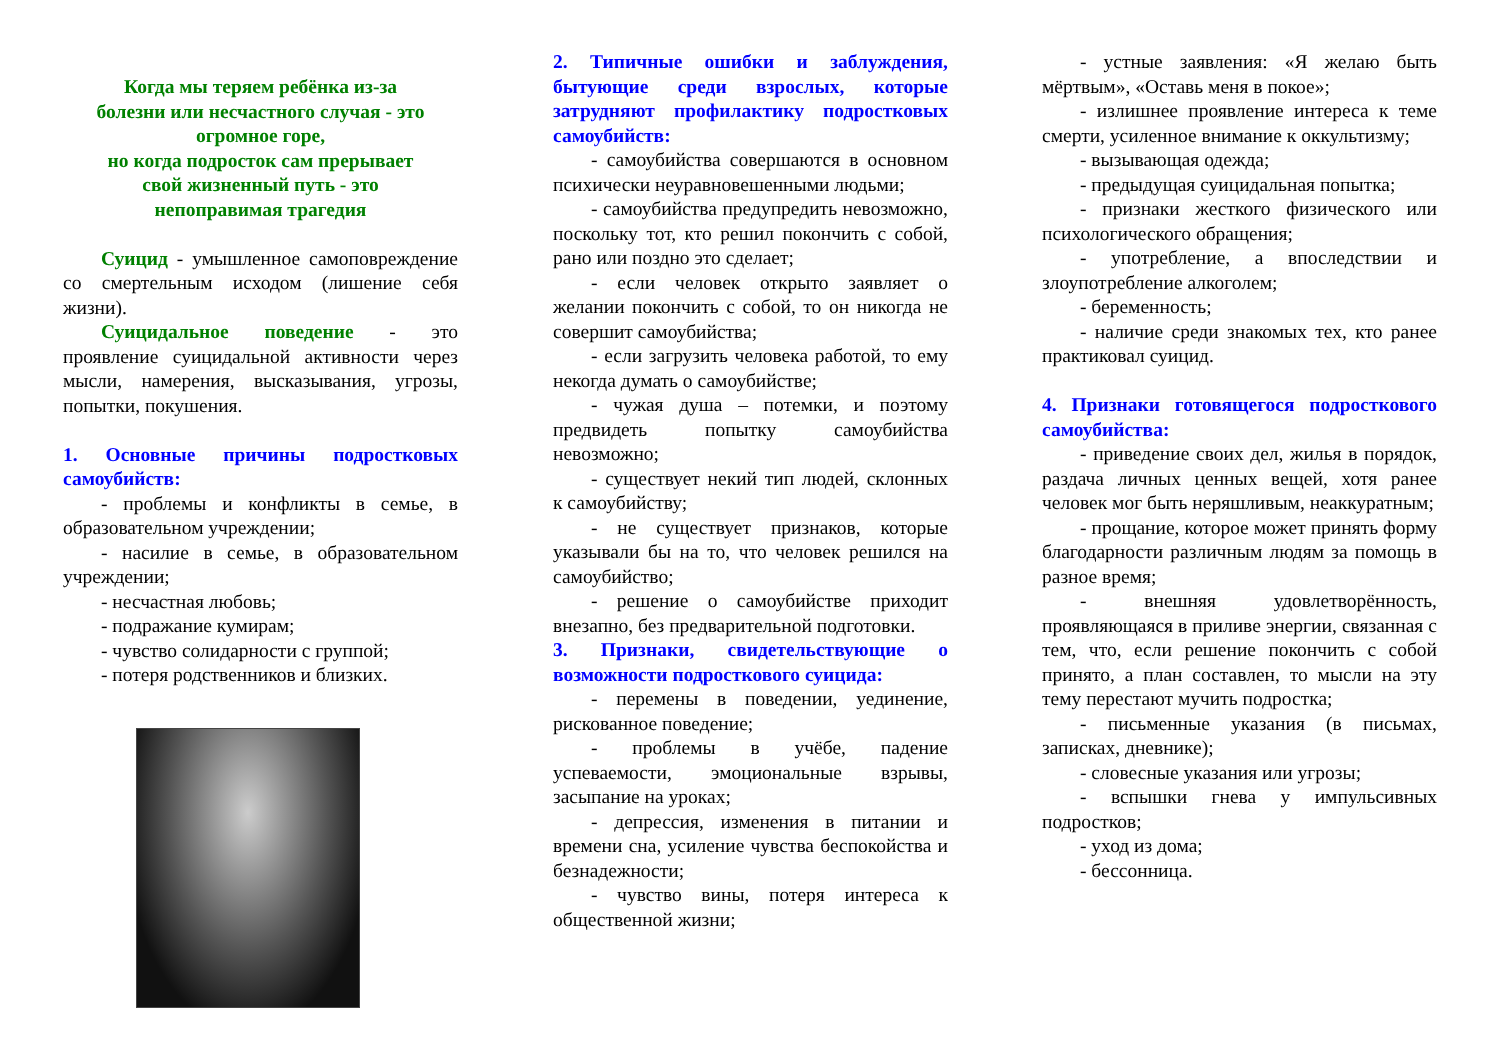Когда мы теряем ребёнка из-за
болезни или несчастного случая - это
огромное горе,
но когда подросток сам прерывает
свой жизненный путь - это
непоправимая трагедия
Суицид - умышленное самоповреждение со смертельным исходом (лишение себя жизни).
Суицидальное поведение - это проявление суицидальной активности через мысли, намерения, высказывания, угрозы, попытки, покушения.
1. Основные причины подростковых самоубийств:
- проблемы и конфликты в семье, в образовательном учреждении;
- насилие в семье, в образовательном учреждении;
- несчастная любовь;
- подражание кумирам;
- чувство солидарности с группой;
- потеря родственников и близких.
2. Типичные ошибки и заблуждения, бытующие среди взрослых, которые затрудняют профилактику подростковых самоубийств:
- самоубийства совершаются в основном психически неуравновешенными людьми;
- самоубийства предупредить невозможно, поскольку тот, кто решил покончить с собой, рано или поздно это сделает;
- если человек открыто заявляет о желании покончить с собой, то он никогда не совершит самоубийства;
- если загрузить человека работой, то ему некогда думать о самоубийстве;
- чужая душа – потемки, и поэтому предвидеть попытку самоубийства невозможно;
- существует некий тип людей, склонных к самоубийству;
- не существует признаков, которые указывали бы на то, что человек решился на самоубийство;
- решение о самоубийстве приходит внезапно, без предварительной подготовки.
3. Признаки, свидетельствующие о возможности подросткового суицида:
- перемены в поведении, уединение, рискованное поведение;
- проблемы в учёбе, падение успеваемости, эмоциональные взрывы, засыпание на уроках;
- депрессия, изменения в питании и времени сна, усиление чувства беспокойства и безнадежности;
- чувство вины, потеря интереса к общественной жизни;
- устные заявления: «Я желаю быть мёртвым», «Оставь меня в покое»;
- излишнее проявление интереса к теме смерти, усиленное внимание к оккультизму;
- вызывающая одежда;
- предыдущая суицидальная попытка;
- признаки жесткого физического или психологического обращения;
- употребление, а впоследствии и злоупотребление алкоголем;
- беременность;
- наличие среди знакомых тех, кто ранее практиковал суицид.
4. Признаки готовящегося подросткового самоубийства:
- приведение своих дел, жилья в порядок, раздача личных ценных вещей, хотя ранее человек мог быть неряшливым, неаккуратным;
- прощание, которое может принять форму благодарности различным людям за помощь в разное время;
- внешняя удовлетворённость, проявляющаяся в приливе энергии, связанная с тем, что, если решение покончить с собой принято, а план составлен, то мысли на эту тему перестают мучить подростка;
- письменные указания (в письмах, записках, дневнике);
- словесные указания или угрозы;
- вспышки гнева у импульсивных подростков;
- уход из дома;
- бессонница.